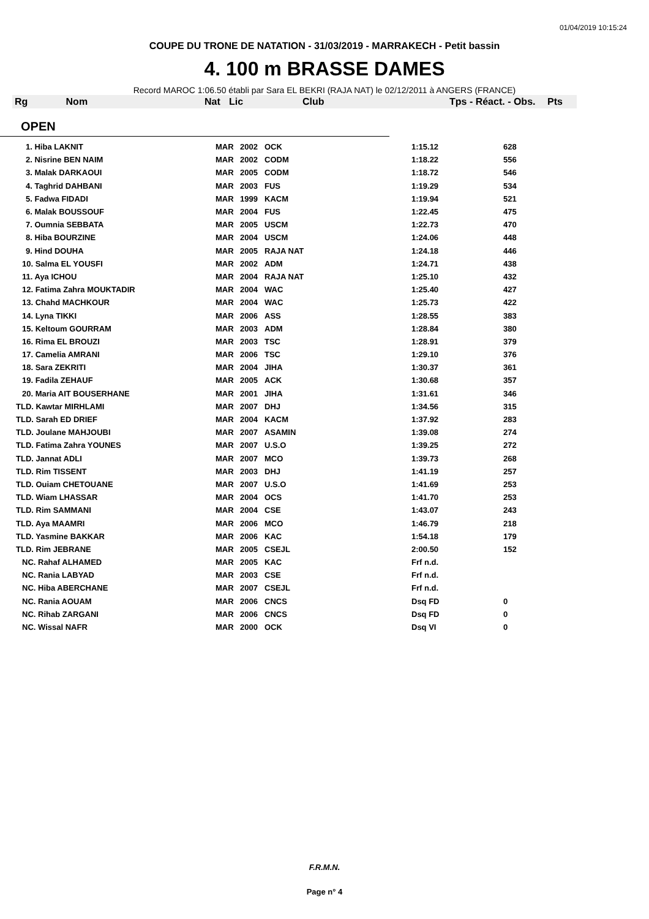01/04/2019 10:15:24
COUPE DU TRONE DE NATATION - 31/03/2019 - MARRAKECH - Petit bassin
4. 100 m BRASSE DAMES
Record MAROC 1:06.50 établi par Sara EL BEKRI (RAJA NAT) le 02/12/2011 à ANGERS (FRANCE)
| Rg Nom | | Nat | Lic | Club | Tps - Réact. - Obs. | Pts |
| --- | --- | --- | --- | --- | --- | --- |
OPEN
| 1. Hiba LAKNIT | MAR | 2002 | OCK | 1:15.12 | 628 |
| 2. Nisrine BEN NAIM | MAR | 2002 | CODM | 1:18.22 | 556 |
| 3. Malak DARKAOUI | MAR | 2005 | CODM | 1:18.72 | 546 |
| 4. Taghrid DAHBANI | MAR | 2003 | FUS | 1:19.29 | 534 |
| 5. Fadwa FIDADI | MAR | 1999 | KACM | 1:19.94 | 521 |
| 6. Malak BOUSSOUF | MAR | 2004 | FUS | 1:22.45 | 475 |
| 7. Oumnia SEBBATA | MAR | 2005 | USCM | 1:22.73 | 470 |
| 8. Hiba BOURZINE | MAR | 2004 | USCM | 1:24.06 | 448 |
| 9. Hind DOUHA | MAR | 2005 | RAJA NAT | 1:24.18 | 446 |
| 10. Salma EL YOUSFI | MAR | 2002 | ADM | 1:24.71 | 438 |
| 11. Aya ICHOU | MAR | 2004 | RAJA NAT | 1:25.10 | 432 |
| 12. Fatima Zahra MOUKTADIR | MAR | 2004 | WAC | 1:25.40 | 427 |
| 13. Chahd MACHKOUR | MAR | 2004 | WAC | 1:25.73 | 422 |
| 14. Lyna TIKKI | MAR | 2006 | ASS | 1:28.55 | 383 |
| 15. Keltoum GOURRAM | MAR | 2003 | ADM | 1:28.84 | 380 |
| 16. Rima EL BROUZI | MAR | 2003 | TSC | 1:28.91 | 379 |
| 17. Camelia AMRANI | MAR | 2006 | TSC | 1:29.10 | 376 |
| 18. Sara ZEKRITI | MAR | 2004 | JIHA | 1:30.37 | 361 |
| 19. Fadila ZEHAUF | MAR | 2005 | ACK | 1:30.68 | 357 |
| 20. Maria AIT BOUSERHANE | MAR | 2001 | JIHA | 1:31.61 | 346 |
| TLD. Kawtar MIRHLAMI | MAR | 2007 | DHJ | 1:34.56 | 315 |
| TLD. Sarah ED DRIEF | MAR | 2004 | KACM | 1:37.92 | 283 |
| TLD. Joulane MAHJOUBI | MAR | 2007 | ASAMIN | 1:39.08 | 274 |
| TLD. Fatima Zahra YOUNES | MAR | 2007 | U.S.O | 1:39.25 | 272 |
| TLD. Jannat ADLI | MAR | 2007 | MCO | 1:39.73 | 268 |
| TLD. Rim TISSENT | MAR | 2003 | DHJ | 1:41.19 | 257 |
| TLD. Ouiam CHETOUANE | MAR | 2007 | U.S.O | 1:41.69 | 253 |
| TLD. Wiam LHASSAR | MAR | 2004 | OCS | 1:41.70 | 253 |
| TLD. Rim SAMMANI | MAR | 2004 | CSE | 1:43.07 | 243 |
| TLD. Aya MAAMRI | MAR | 2006 | MCO | 1:46.79 | 218 |
| TLD. Yasmine BAKKAR | MAR | 2006 | KAC | 1:54.18 | 179 |
| TLD. Rim JEBRANE | MAR | 2005 | CSEJL | 2:00.50 | 152 |
| NC. Rahaf ALHAMED | MAR | 2005 | KAC | Frf n.d. | |
| NC. Rania LABYAD | MAR | 2003 | CSE | Frf n.d. | |
| NC. Hiba ABERCHANE | MAR | 2007 | CSEJL | Frf n.d. | |
| NC. Rania AOUAM | MAR | 2006 | CNCS | Dsq FD | 0 |
| NC. Rihab ZARGANI | MAR | 2006 | CNCS | Dsq FD | 0 |
| NC. Wissal NAFR | MAR | 2000 | OCK | Dsq VI | 0 |
F.R.M.N.
Page n° 4